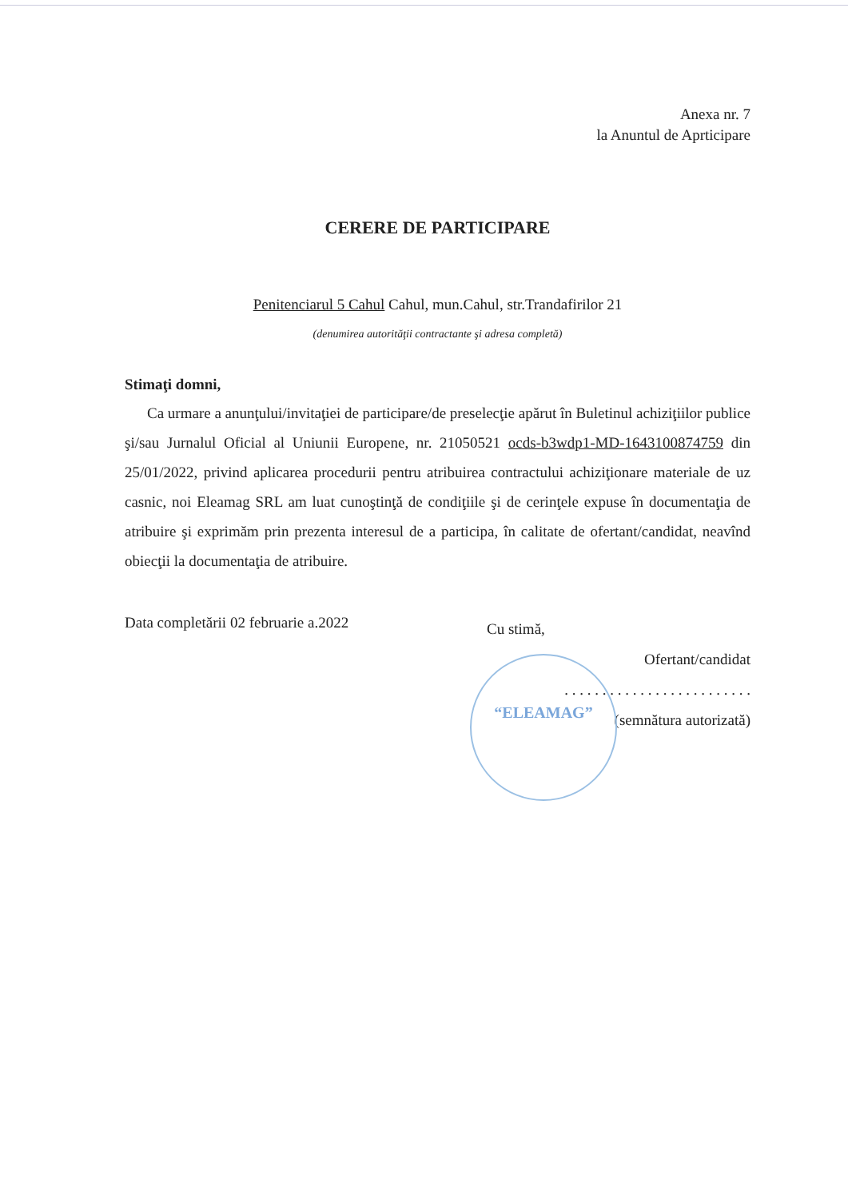“ELEAMAG”
Anexa nr. 7
la Anuntul de Aprticipare
CERERE DE PARTICIPARE
Penitenciarul 5 Cahul Cahul, mun.Cahul, str.Trandafirilor 21
(denumirea autorităţii contractante şi adresa completă)
Stimaţi domni,
Ca urmare a anunţului/invitaţiei de participare/de preselecţie apărut în Buletinul achiziţiilor publice şi/sau Jurnalul Oficial al Uniunii Europene, nr. 21050521 ocds-b3wdp1-MD-1643100874759 din 25/01/2022, privind aplicarea procedurii pentru atribuirea contractului achiziţionare materiale de uz casnic, noi Eleamag SRL am luat cunoştinţă de condiţiile şi de cerinţele expuse în documentaţia de atribuire şi exprimăm prin prezenta interesul de a participa, în calitate de ofertant/candidat, neavînd obiecţii la documentaţia de atribuire.
Data completării 02 februarie a.2022
Cu stimă,
Ofertant/candidat
. . . . . . . . . . . . . . . . . . . . . . . . .
(semnătura autorizată)